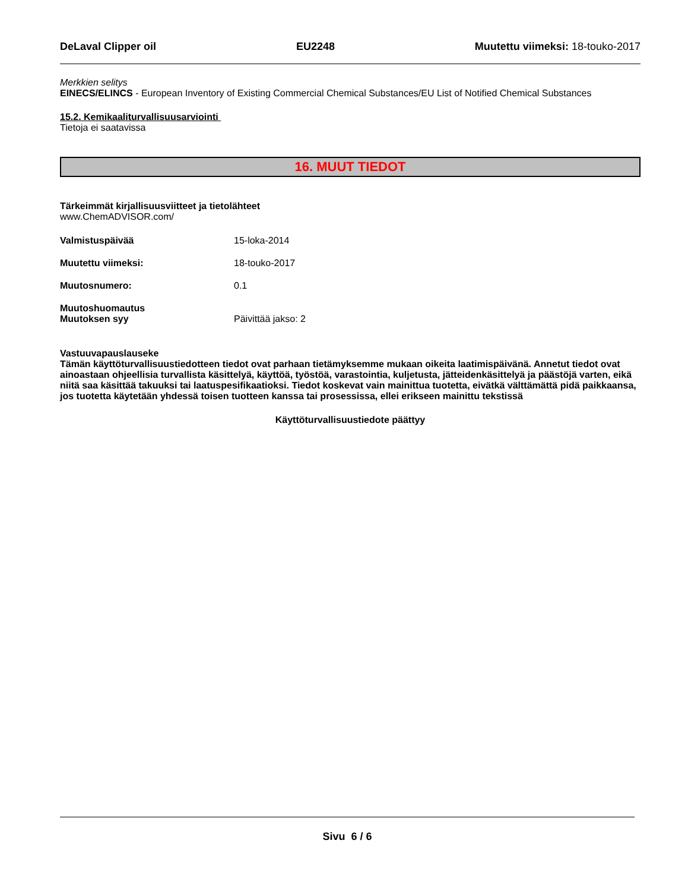DeLaval Clipper oil EU2248 Muutettu viimeksi: 18-touko-2017
Merkkien selitys
EINECS/ELINCS - European Inventory of Existing Commercial Chemical Substances/EU List of Notified Chemical Substances
15.2. Kemikaaliturvallisuusarviointi
Tietoja ei saatavissa
16. MUUT TIEDOT
Tärkeimmät kirjallisuusviitteet ja tietolähteet
www.ChemADVISOR.com/
Valmistuspäivää 15-loka-2014
Muutettu viimeksi: 18-touko-2017
Muutosnumero: 0.1
Muutoshuomautus
Muutoksen syy Päivittää jakso: 2
Vastuuvapauslauseke
Tämän käyttöturvallisuustiedotteen tiedot ovat parhaan tietämyksemme mukaan oikeita laatimispäivänä. Annetut tiedot ovat ainoastaan ohjeellisia turvallista käsittelyä, käyttöä, työstöä, varastointia, kuljetusta, jätteidenkäsittelyä ja päästöjä varten, eikä niitä saa käsittää takuuksi tai laatuspesifikaatioksi. Tiedot koskevat vain mainittua tuotetta, eivätkä välttämättä pidä paikkaansa, jos tuotetta käytetään yhdessä toisen tuotteen kanssa tai prosessissa, ellei erikseen mainittu tekstissä
Käyttöturvallisuustiedote päättyy
Sivu 6 / 6